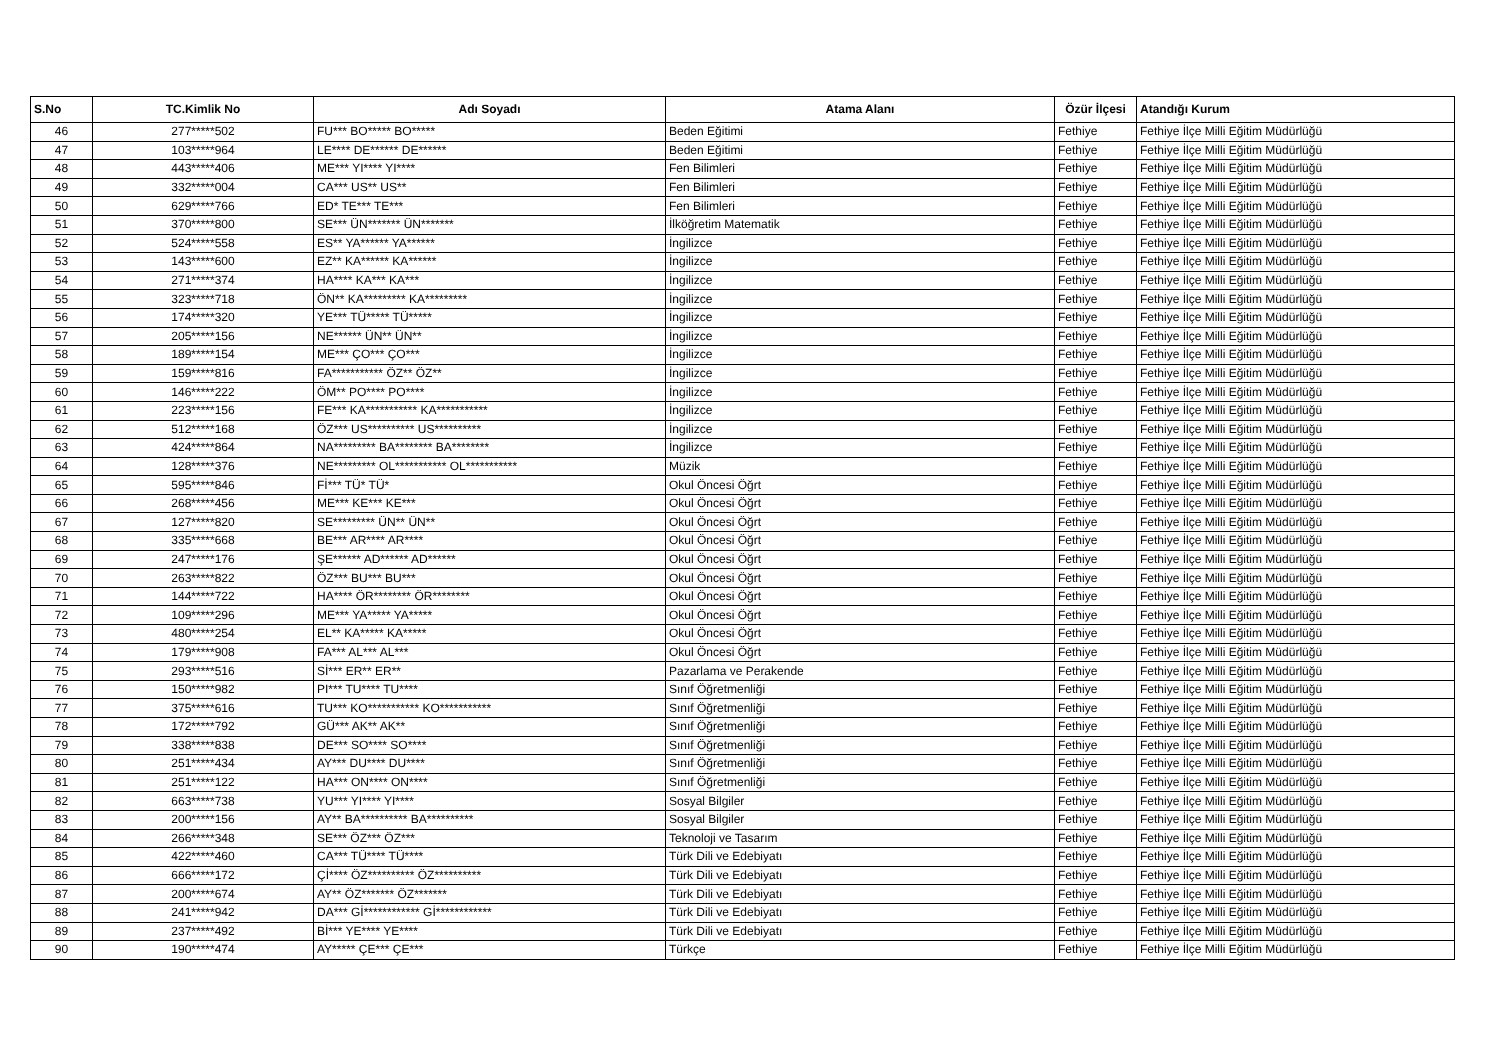| S.No | TC.Kimlik No | Adı Soyadı | Atama Alanı | Özür İlçesi | Atandığı Kurum |
| --- | --- | --- | --- | --- | --- |
| 46 | 277*****502 | FU*** BO***** BO***** | Beden Eğitimi | Fethiye | Fethiye İlçe Milli Eğitim Müdürlüğü |
| 47 | 103*****964 | LE**** DE****** DE****** | Beden Eğitimi | Fethiye | Fethiye İlçe Milli Eğitim Müdürlüğü |
| 48 | 443*****406 | ME*** YI**** YI**** | Fen Bilimleri | Fethiye | Fethiye İlçe Milli Eğitim Müdürlüğü |
| 49 | 332*****004 | CA*** US** US** | Fen Bilimleri | Fethiye | Fethiye İlçe Milli Eğitim Müdürlüğü |
| 50 | 629*****766 | ED* TE*** TE*** | Fen Bilimleri | Fethiye | Fethiye İlçe Milli Eğitim Müdürlüğü |
| 51 | 370*****800 | SE*** ÜN******* ÜN******* | İlköğretim Matematik | Fethiye | Fethiye İlçe Milli Eğitim Müdürlüğü |
| 52 | 524*****558 | ES** YA****** YA****** | İngilizce | Fethiye | Fethiye İlçe Milli Eğitim Müdürlüğü |
| 53 | 143*****600 | EZ** KA****** KA****** | İngilizce | Fethiye | Fethiye İlçe Milli Eğitim Müdürlüğü |
| 54 | 271*****374 | HA**** KA*** KA*** | İngilizce | Fethiye | Fethiye İlçe Milli Eğitim Müdürlüğü |
| 55 | 323*****718 | ÖN** KA********* KA********* | İngilizce | Fethiye | Fethiye İlçe Milli Eğitim Müdürlüğü |
| 56 | 174*****320 | YE*** TÜ***** TÜ***** | İngilizce | Fethiye | Fethiye İlçe Milli Eğitim Müdürlüğü |
| 57 | 205*****156 | NE****** ÜN** ÜN** | İngilizce | Fethiye | Fethiye İlçe Milli Eğitim Müdürlüğü |
| 58 | 189*****154 | ME*** ÇO*** ÇO*** | İngilizce | Fethiye | Fethiye İlçe Milli Eğitim Müdürlüğü |
| 59 | 159*****816 | FA*********** ÖZ** ÖZ** | İngilizce | Fethiye | Fethiye İlçe Milli Eğitim Müdürlüğü |
| 60 | 146*****222 | ÖM** PO**** PO**** | İngilizce | Fethiye | Fethiye İlçe Milli Eğitim Müdürlüğü |
| 61 | 223*****156 | FE*** KA*********** KA*********** | İngilizce | Fethiye | Fethiye İlçe Milli Eğitim Müdürlüğü |
| 62 | 512*****168 | ÖZ*** US********** US********** | İngilizce | Fethiye | Fethiye İlçe Milli Eğitim Müdürlüğü |
| 63 | 424*****864 | NA********* BA******** BA******** | İngilizce | Fethiye | Fethiye İlçe Milli Eğitim Müdürlüğü |
| 64 | 128*****376 | NE********* OL*********** OL*********** | Müzik | Fethiye | Fethiye İlçe Milli Eğitim Müdürlüğü |
| 65 | 595*****846 | Fİ*** TÜ* TÜ* | Okul Öncesi Öğrt | Fethiye | Fethiye İlçe Milli Eğitim Müdürlüğü |
| 66 | 268*****456 | ME*** KE*** KE*** | Okul Öncesi Öğrt | Fethiye | Fethiye İlçe Milli Eğitim Müdürlüğü |
| 67 | 127*****820 | SE********* ÜN** ÜN** | Okul Öncesi Öğrt | Fethiye | Fethiye İlçe Milli Eğitim Müdürlüğü |
| 68 | 335*****668 | BE*** AR**** AR**** | Okul Öncesi Öğrt | Fethiye | Fethiye İlçe Milli Eğitim Müdürlüğü |
| 69 | 247*****176 | ŞE****** AD****** AD****** | Okul Öncesi Öğrt | Fethiye | Fethiye İlçe Milli Eğitim Müdürlüğü |
| 70 | 263*****822 | ÖZ*** BU*** BU*** | Okul Öncesi Öğrt | Fethiye | Fethiye İlçe Milli Eğitim Müdürlüğü |
| 71 | 144*****722 | HA**** ÖR******** ÖR******** | Okul Öncesi Öğrt | Fethiye | Fethiye İlçe Milli Eğitim Müdürlüğü |
| 72 | 109*****296 | ME*** YA***** YA***** | Okul Öncesi Öğrt | Fethiye | Fethiye İlçe Milli Eğitim Müdürlüğü |
| 73 | 480*****254 | EL** KA***** KA***** | Okul Öncesi Öğrt | Fethiye | Fethiye İlçe Milli Eğitim Müdürlüğü |
| 74 | 179*****908 | FA*** AL*** AL*** | Okul Öncesi Öğrt | Fethiye | Fethiye İlçe Milli Eğitim Müdürlüğü |
| 75 | 293*****516 | Sİ*** ER** ER** | Pazarlama ve Perakende | Fethiye | Fethiye İlçe Milli Eğitim Müdürlüğü |
| 76 | 150*****982 | PI*** TU**** TU**** | Sınıf Öğretmenliği | Fethiye | Fethiye İlçe Milli Eğitim Müdürlüğü |
| 77 | 375*****616 | TU*** KO*********** KO*********** | Sınıf Öğretmenliği | Fethiye | Fethiye İlçe Milli Eğitim Müdürlüğü |
| 78 | 172*****792 | GÜ*** AK** AK** | Sınıf Öğretmenliği | Fethiye | Fethiye İlçe Milli Eğitim Müdürlüğü |
| 79 | 338*****838 | DE*** SO**** SO**** | Sınıf Öğretmenliği | Fethiye | Fethiye İlçe Milli Eğitim Müdürlüğü |
| 80 | 251*****434 | AY*** DU**** DU**** | Sınıf Öğretmenliği | Fethiye | Fethiye İlçe Milli Eğitim Müdürlüğü |
| 81 | 251*****122 | HA*** ON**** ON**** | Sınıf Öğretmenliği | Fethiye | Fethiye İlçe Milli Eğitim Müdürlüğü |
| 82 | 663*****738 | YU*** YI**** YI**** | Sosyal Bilgiler | Fethiye | Fethiye İlçe Milli Eğitim Müdürlüğü |
| 83 | 200*****156 | AY** BA********** BA********** | Sosyal Bilgiler | Fethiye | Fethiye İlçe Milli Eğitim Müdürlüğü |
| 84 | 266*****348 | SE*** ÖZ*** ÖZ*** | Teknoloji ve Tasarım | Fethiye | Fethiye İlçe Milli Eğitim Müdürlüğü |
| 85 | 422*****460 | CA*** TÜ**** TÜ**** | Türk Dili ve Edebiyatı | Fethiye | Fethiye İlçe Milli Eğitim Müdürlüğü |
| 86 | 666*****172 | Çİ**** ÖZ********** ÖZ********** | Türk Dili ve Edebiyatı | Fethiye | Fethiye İlçe Milli Eğitim Müdürlüğü |
| 87 | 200*****674 | AY** ÖZ******* ÖZ******* | Türk Dili ve Edebiyatı | Fethiye | Fethiye İlçe Milli Eğitim Müdürlüğü |
| 88 | 241*****942 | DA*** Gİ************ Gİ************ | Türk Dili ve Edebiyatı | Fethiye | Fethiye İlçe Milli Eğitim Müdürlüğü |
| 89 | 237*****492 | Bİ*** YE**** YE**** | Türk Dili ve Edebiyatı | Fethiye | Fethiye İlçe Milli Eğitim Müdürlüğü |
| 90 | 190*****474 | AY***** ÇE*** ÇE*** | Türkçe | Fethiye | Fethiye İlçe Milli Eğitim Müdürlüğü |